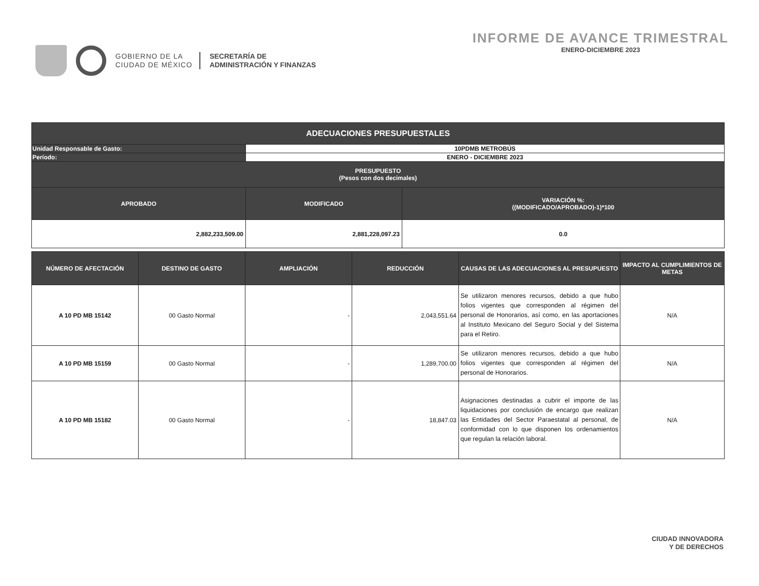GOBIERNO DE LA
CIUDAD DE MÉXICO
SECRETARÍA DE
ADMINISTRACIÓN Y FINANZAS
INFORME DE AVANCE TRIMESTRAL
ENERO-DICIEMBRE 2023
| ADECUACIONES PRESUPUESTALES | | |
| --- | --- | --- |
| Unidad Responsable de Gasto: | 10PDMB METROBÚS | |
| Período: | ENERO - DICIEMBRE 2023 | |
| PRESUPUESTO (Pesos con dos decimales) | | |
| APROBADO | MODIFICADO | VARIACIÓN %: ((MODIFICADO/APROBADO)-1)*100 |
| 2,882,233,509.00 | 2,881,228,097.23 | 0.0 |
| NÚMERO DE AFECTACIÓN | DESTINO DE GASTO | AMPLIACIÓN | REDUCCIÓN | CAUSAS DE LAS ADECUACIONES AL PRESUPUESTO | IMPACTO AL CUMPLIMIENTOS DE METAS |
| --- | --- | --- | --- | --- | --- |
| A 10 PD MB 15142 | 00 Gasto Normal | - | 2,043,551.64 | Se utilizaron menores recursos, debido a que hubo folios vigentes que corresponden al régimen del personal de Honorarios, así como, en las aportaciones al Instituto Mexicano del Seguro Social y del Sistema para el Retiro. | N/A |
| A 10 PD MB 15159 | 00 Gasto Normal | - | 1,289,700.00 | Se utilizaron menores recursos, debido a que hubo folios vigentes que corresponden al régimen del personal de Honorarios. | N/A |
| A 10 PD MB 15182 | 00 Gasto Normal | - | 18,847.03 | Asignaciones destinadas a cubrir el importe de las liquidaciones por conclusión de encargo que realizan las Entidades del Sector Paraestatal al personal, de conformidad con lo que disponen los ordenamientos que regulan la relación laboral. | N/A |
CIUDAD INNOVADORA
Y DE DERECHOS